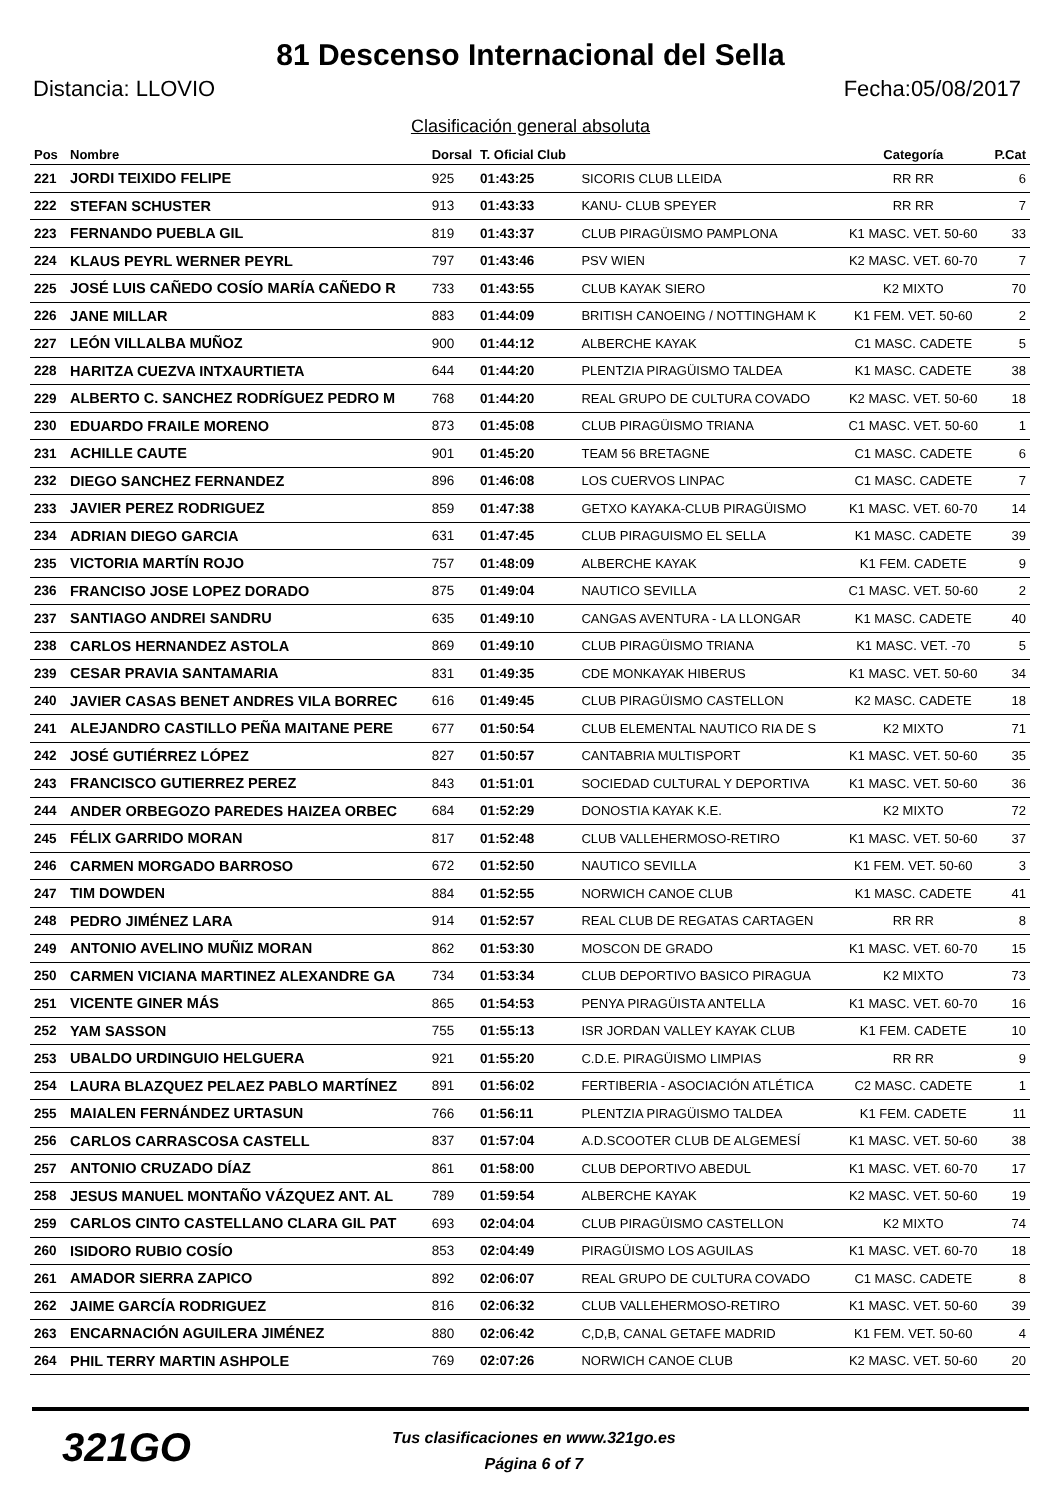81 Descenso Internacional del Sella
Distancia: LLOVIO Fecha:05/08/2017
Clasificación general absoluta
| Pos | Nombre | Dorsal | T. Oficial Club | | Categoría | P.Cat |
| --- | --- | --- | --- | --- | --- | --- |
| 221 | JORDI TEIXIDO FELIPE | 925 | 01:43:25 | SICORIS CLUB LLEIDA | RR RR | 6 |
| 222 | STEFAN SCHUSTER | 913 | 01:43:33 | KANU- CLUB SPEYER | RR RR | 7 |
| 223 | FERNANDO PUEBLA GIL | 819 | 01:43:37 | CLUB PIRAGÜISMO PAMPLONA | K1 MASC. VET. 50-60 | 33 |
| 224 | KLAUS PEYRL WERNER PEYRL | 797 | 01:43:46 | PSV WIEN | K2 MASC. VET. 60-70 | 7 |
| 225 | JOSÉ LUIS CAÑEDO COSÍO MARÍA CAÑEDO R | 733 | 01:43:55 | CLUB KAYAK SIERO | K2 MIXTO | 70 |
| 226 | JANE MILLAR | 883 | 01:44:09 | BRITISH CANOEING / NOTTINGHAM K | K1 FEM. VET. 50-60 | 2 |
| 227 | LEÓN VILLALBA MUÑOZ | 900 | 01:44:12 | ALBERCHE KAYAK | C1 MASC. CADETE | 5 |
| 228 | HARITZA CUEZVA INTXAURTIETA | 644 | 01:44:20 | PLENTZIA PIRAGÜISMO TALDEA | K1 MASC. CADETE | 38 |
| 229 | ALBERTO C. SANCHEZ RODRÍGUEZ PEDRO M | 768 | 01:44:20 | REAL GRUPO DE CULTURA COVADO | K2 MASC. VET. 50-60 | 18 |
| 230 | EDUARDO FRAILE MORENO | 873 | 01:45:08 | CLUB PIRAGÜISMO TRIANA | C1 MASC. VET. 50-60 | 1 |
| 231 | ACHILLE CAUTE | 901 | 01:45:20 | TEAM 56 BRETAGNE | C1 MASC. CADETE | 6 |
| 232 | DIEGO SANCHEZ FERNANDEZ | 896 | 01:46:08 | LOS CUERVOS LINPAC | C1 MASC. CADETE | 7 |
| 233 | JAVIER PEREZ RODRIGUEZ | 859 | 01:47:38 | GETXO KAYAKA-CLUB PIRAGÜISMO | K1 MASC. VET. 60-70 | 14 |
| 234 | ADRIAN DIEGO GARCIA | 631 | 01:47:45 | CLUB PIRAGUISMO EL SELLA | K1 MASC. CADETE | 39 |
| 235 | VICTORIA MARTÍN ROJO | 757 | 01:48:09 | ALBERCHE KAYAK | K1 FEM. CADETE | 9 |
| 236 | FRANCISO JOSE LOPEZ DORADO | 875 | 01:49:04 | NAUTICO SEVILLA | C1 MASC. VET. 50-60 | 2 |
| 237 | SANTIAGO ANDREI SANDRU | 635 | 01:49:10 | CANGAS AVENTURA - LA LLONGAR | K1 MASC. CADETE | 40 |
| 238 | CARLOS HERNANDEZ ASTOLA | 869 | 01:49:10 | CLUB PIRAGÜISMO TRIANA | K1 MASC. VET. -70 | 5 |
| 239 | CESAR PRAVIA SANTAMARIA | 831 | 01:49:35 | CDE MONKAYAK HIBERUS | K1 MASC. VET. 50-60 | 34 |
| 240 | JAVIER CASAS BENET ANDRES VILA BORREC | 616 | 01:49:45 | CLUB PIRAGÜISMO CASTELLON | K2 MASC. CADETE | 18 |
| 241 | ALEJANDRO CASTILLO PEÑA MAITANE PERE | 677 | 01:50:54 | CLUB ELEMENTAL NAUTICO RIA DE S | K2 MIXTO | 71 |
| 242 | JOSÉ GUTIÉRREZ LÓPEZ | 827 | 01:50:57 | CANTABRIA MULTISPORT | K1 MASC. VET. 50-60 | 35 |
| 243 | FRANCISCO GUTIERREZ PEREZ | 843 | 01:51:01 | SOCIEDAD CULTURAL Y DEPORTIVA | K1 MASC. VET. 50-60 | 36 |
| 244 | ANDER ORBEGOZO PAREDES HAIZEA ORBEC | 684 | 01:52:29 | DONOSTIA KAYAK K.E. | K2 MIXTO | 72 |
| 245 | FÉLIX GARRIDO MORAN | 817 | 01:52:48 | CLUB VALLEHERMOSO-RETIRO | K1 MASC. VET. 50-60 | 37 |
| 246 | CARMEN MORGADO BARROSO | 672 | 01:52:50 | NAUTICO SEVILLA | K1 FEM. VET. 50-60 | 3 |
| 247 | TIM DOWDEN | 884 | 01:52:55 | NORWICH CANOE CLUB | K1 MASC. CADETE | 41 |
| 248 | PEDRO JIMÉNEZ LARA | 914 | 01:52:57 | REAL CLUB DE REGATAS CARTAGEN | RR RR | 8 |
| 249 | ANTONIO AVELINO MUÑIZ MORAN | 862 | 01:53:30 | MOSCON DE GRADO | K1 MASC. VET. 60-70 | 15 |
| 250 | CARMEN VICIANA MARTINEZ ALEXANDRE GA | 734 | 01:53:34 | CLUB DEPORTIVO BASICO PIRAGUA | K2 MIXTO | 73 |
| 251 | VICENTE GINER MÁS | 865 | 01:54:53 | PENYA PIRAGÜISTA ANTELLA | K1 MASC. VET. 60-70 | 16 |
| 252 | YAM SASSON | 755 | 01:55:13 | ISR JORDAN VALLEY KAYAK CLUB | K1 FEM. CADETE | 10 |
| 253 | UBALDO URDINGUIO HELGUERA | 921 | 01:55:20 | C.D.E. PIRAGÜISMO LIMPIAS | RR RR | 9 |
| 254 | LAURA BLAZQUEZ PELAEZ PABLO MARTÍNEZ | 891 | 01:56:02 | FERTIBERIA - ASOCIACIÓN ATLÉTICA | C2 MASC. CADETE | 1 |
| 255 | MAIALEN FERNÁNDEZ URTASUN | 766 | 01:56:11 | PLENTZIA PIRAGÜISMO TALDEA | K1 FEM. CADETE | 11 |
| 256 | CARLOS CARRASCOSA CASTELL | 837 | 01:57:04 | A.D.SCOOTER CLUB DE ALGEMESÍ | K1 MASC. VET. 50-60 | 38 |
| 257 | ANTONIO CRUZADO DÍAZ | 861 | 01:58:00 | CLUB DEPORTIVO ABEDUL | K1 MASC. VET. 60-70 | 17 |
| 258 | JESUS MANUEL MONTAÑO VÁZQUEZ ANT. AL | 789 | 01:59:54 | ALBERCHE KAYAK | K2 MASC. VET. 50-60 | 19 |
| 259 | CARLOS CINTO CASTELLANO CLARA GIL PAT | 693 | 02:04:04 | CLUB PIRAGÜISMO CASTELLON | K2 MIXTO | 74 |
| 260 | ISIDORO RUBIO COSÍO | 853 | 02:04:49 | PIRAGÜISMO LOS AGUILAS | K1 MASC. VET. 60-70 | 18 |
| 261 | AMADOR SIERRA ZAPICO | 892 | 02:06:07 | REAL GRUPO DE CULTURA COVADO | C1 MASC. CADETE | 8 |
| 262 | JAIME GARCÍA RODRIGUEZ | 816 | 02:06:32 | CLUB VALLEHERMOSO-RETIRO | K1 MASC. VET. 50-60 | 39 |
| 263 | ENCARNACIÓN AGUILERA JIMÉNEZ | 880 | 02:06:42 | C,D,B, CANAL GETAFE MADRID | K1 FEM. VET. 50-60 | 4 |
| 264 | PHIL TERRY MARTIN ASHPOLE | 769 | 02:07:26 | NORWICH CANOE CLUB | K2 MASC. VET. 50-60 | 20 |
321GO
Tus clasificaciones en www.321go.es
Página 6 of 7